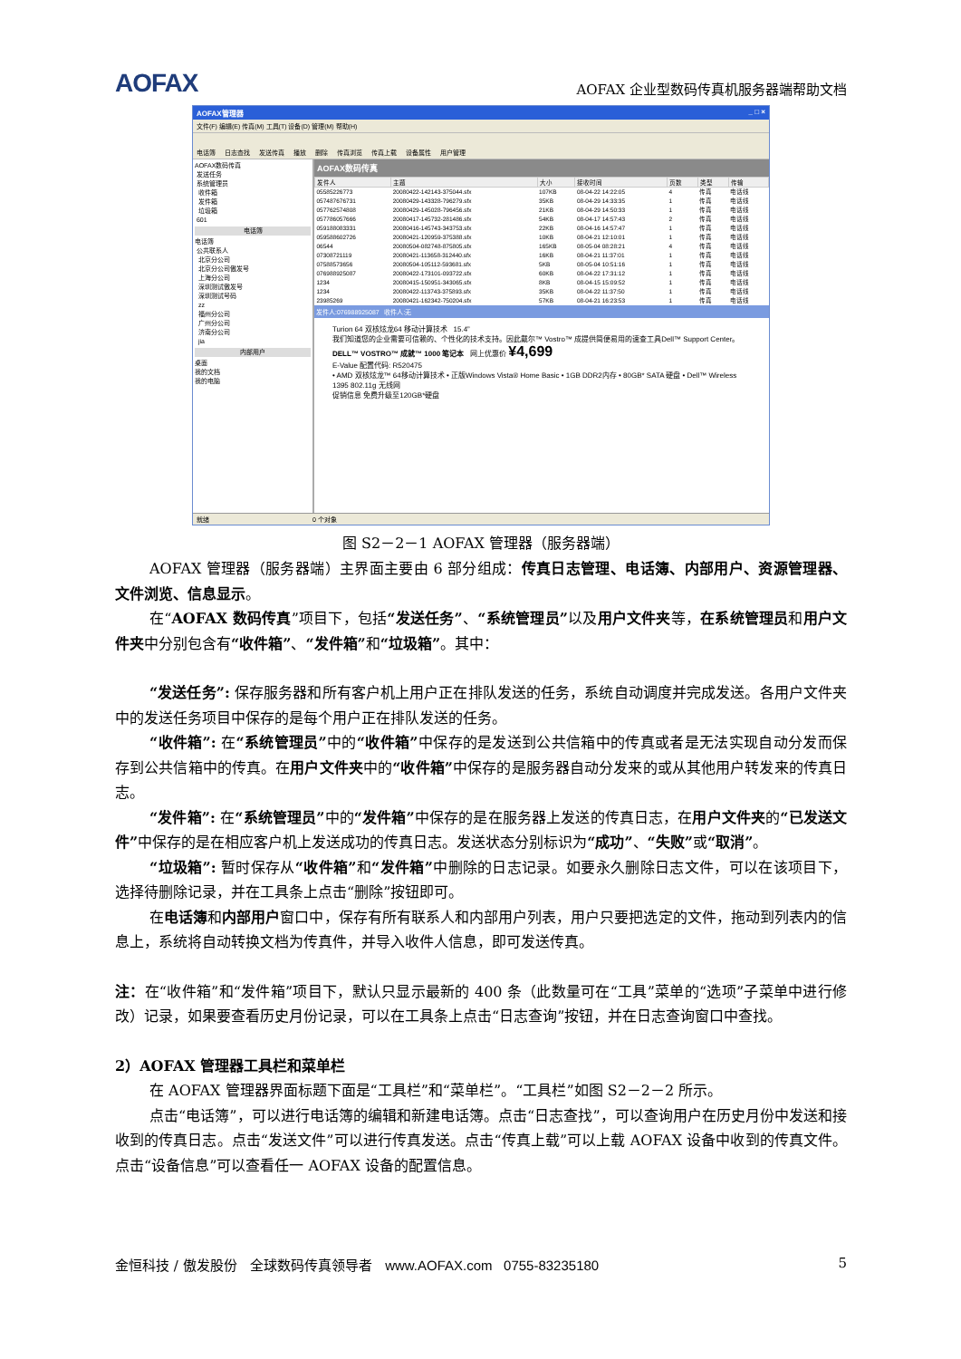AOFAX
AOFAX 企业型数码传真机服务器端帮助文档
AOFAX管理器 _ □ ×
文件(F) 编辑(E) 传真(M) 工具(T) 设备(D) 管理(M) 帮助(H)
电话簿 日志查找 发送传真 播放 删除 传真浏览 传真上载 设备属性 用户管理
AOFAX数码传真
发送任务
系统管理员
收件箱
发件箱
垃圾箱
601
电话簿
电话簿
公共联系人
北京分公司
北京分公司傲发号
上海分公司
深圳测试傲发号
深圳测试号码
zz
福州分公司
广州分公司
济南分公司
jia
内部用户
桌面
我的文档
我的电脑
AOFAX数码传真
| 发件人 | 主题 | 大小 | 接收时间 | 页数 | 类型 | 传输 |
| --- | --- | --- | --- | --- | --- | --- |
| 05585226773 | 20080422-142143-375044.sfx | 107KB | 08-04-22 14:22:05 | 4 | 传真 | 电话线 |
| 057487676731 | 20080429-143328-796279.sfx | 35KB | 08-04-29 14:33:35 | 1 | 传真 | 电话线 |
| 057762574808 | 20080429-145028-796456.sfx | 21KB | 08-04-29 14:50:33 | 1 | 传真 | 电话线 |
| 057786057666 | 20080417-145732-281486.sfx | 54KB | 08-04-17 14:57:43 | 2 | 传真 | 电话线 |
| 059188083331 | 20080416-145743-343753.sfx | 22KB | 08-04-16 14:57:47 | 1 | 传真 | 电话线 |
| 059588602726 | 20080421-120959-375388.sfx | 10KB | 08-04-21 12:10:01 | 1 | 传真 | 电话线 |
| 06544 | 20080504-082748-875805.sfx | 165KB | 08-05-04 08:28:21 | 4 | 传真 | 电话线 |
| 07308721119 | 20080421-113658-312440.sfx | 16KB | 08-04-21 11:37:01 | 1 | 传真 | 电话线 |
| 07588573656 | 20080504-105112-593681.sfx | 5KB | 08-05-04 10:51:16 | 1 | 传真 | 电话线 |
| 076988925087 | 20080422-173101-093722.sfx | 60KB | 08-04-22 17:31:12 | 1 | 传真 | 电话线 |
| 1234 | 20080415-150951-343065.sfx | 8KB | 08-04-15 15:09:52 | 1 | 传真 | 电话线 |
| 1234 | 20080422-113743-375893.sfx | 35KB | 08-04-22 11:37:50 | 1 | 传真 | 电话线 |
| 23985269 | 20080421-162342-750204.sfx | 57KB | 08-04-21 16:23:53 | 1 | 传真 | 电话线 |
发件人:076988925087 收件人:无
Turion 64 双核炫龙64 移动计算技术 15.4”
我们知道您的企业需要可信赖的、个性化的技术支持。因此戴尔™ Vostro™ 成提供简便易用的速查工具Dell™ Support Center。
DELL™ VOSTRO™ 成就™ 1000 笔记本 网上优惠价 ¥4,699
E-Value 配置代码: R520475
• AMD 双核炫龙™ 64移动计算技术 • 正版Windows Vista® Home Basic • 1GB DDR2内存 • 80GB* SATA 硬盘 • Dell™ Wireless 1395 802.11g 无线网
促销信息 免费升级至120GB*硬盘
就绪 0 个对象
图 S2－2－1 AOFAX 管理器（服务器端）
AOFAX 管理器（服务器端）主界面主要由 6 部分组成：传真日志管理、电话簿、内部用户、资源管理器、文件浏览、信息显示。
在“AOFAX 数码传真”项目下，包括“发送任务”、“系统管理员”以及用户文件夹等，在系统管理员和用户文件夹中分别包含有“收件箱”、“发件箱”和“垃圾箱”。其中：
“发送任务”: 保存服务器和所有客户机上用户正在排队发送的任务，系统自动调度并完成发送。各用户文件夹中的发送任务项目中保存的是每个用户正在排队发送的任务。
“收件箱”: 在“系统管理员”中的“收件箱”中保存的是发送到公共信箱中的传真或者是无法实现自动分发而保存到公共信箱中的传真。在用户文件夹中的“收件箱”中保存的是服务器自动分发来的或从其他用户转发来的传真日志。
“发件箱”: 在“系统管理员”中的“发件箱”中保存的是在服务器上发送的传真日志，在用户文件夹的“已发送文件”中保存的是在相应客户机上发送成功的传真日志。发送状态分别标识为“成功”、“失败”或“取消”。
“垃圾箱”: 暂时保存从“收件箱”和“发件箱”中删除的日志记录。如要永久删除日志文件，可以在该项目下，选择待删除记录，并在工具条上点击“删除”按钮即可。
在电话簿和内部用户窗口中，保存有所有联系人和内部用户列表，用户只要把选定的文件，拖动到列表内的信息上，系统将自动转换文档为传真件，并导入收件人信息，即可发送传真。
注：在“收件箱”和“发件箱”项目下，默认只显示最新的 400 条（此数量可在“工具”菜单的“选项”子菜单中进行修改）记录，如果要查看历史月份记录，可以在工具条上点击“日志查询”按钮，并在日志查询窗口中查找。
2）AOFAX 管理器工具栏和菜单栏
在 AOFAX 管理器界面标题下面是“工具栏”和“菜单栏”。“工具栏”如图 S2－2－2 所示。
点击“电话簿”，可以进行电话簿的编辑和新建电话簿。点击“日志查找”，可以查询用户在历史月份中发送和接收到的传真日志。点击“发送文件”可以进行传真发送。点击“传真上载”可以上载 AOFAX 设备中收到的传真文件。点击“设备信息”可以查看任一 AOFAX 设备的配置信息。
金恒科技 / 傲发股份 全球数码传真领导者 www.AOFAX.com 0755-83235180 5